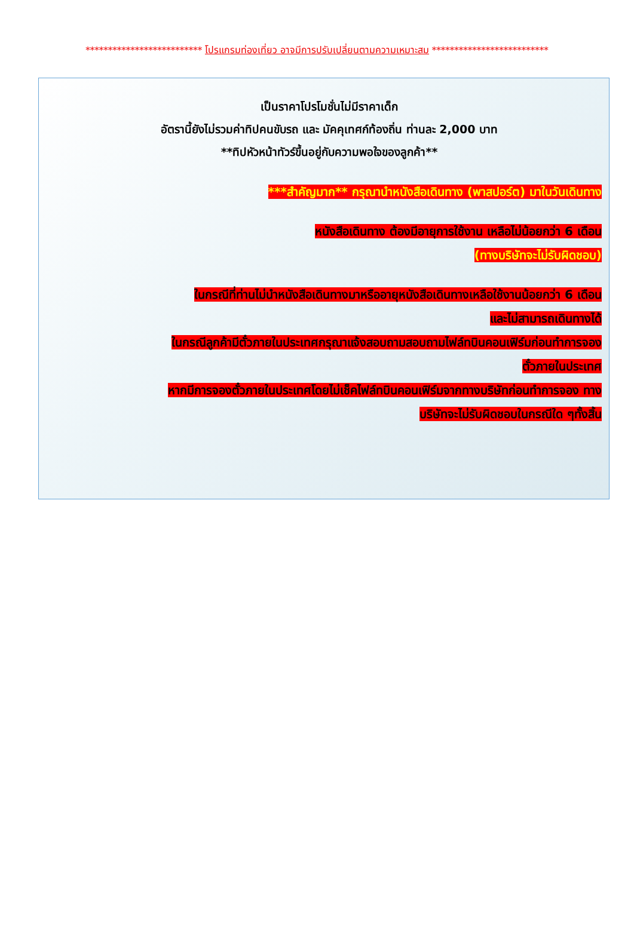************************** โปรแกรมท่องเที่ยว อาจมีการปรับเปลี่ยนตามความเหมาะสม **************************
เป็นราคาโปรโมชั่นไม่มีราคาเด็ก
อัตรานี้ยังไม่รวมค่าทิปคนขับรถ และ มัคคุเทศก์ท้องถิ่น ท่านละ 2,000 บาท
**ทิปหัวหน้าทัวร์ขึ้นอยู่กับความพอใจของลูกค้า**
***สำคัญมาก** กรุณานำหนังสือเดินทาง (พาสปอร์ต) มาในวันเดินทาง
หนังสือเดินทาง ต้องมีอายุการใช้งาน เหลือไม่น้อยกว่า 6 เดือน
(ทางบริษัทจะไม่รับผิดชอบ)
ในกรณีที่ท่านไม่นำหนังสือเดินทางมาหรืออายุหนังสือเดินทางเหลือใช้งานน้อยกว่า 6 เดือน
และไม่สามารถเดินทางได้
ในกรณีลูกค้ามีตั๋วภายในประเทศกรุณาแจ้งสอบถามสอบถามไฟล์ทบินคอนเฟิร์มก่อนทำการจอง
ตั๋วภายในประเทศ
หากมีการจองตั๋วภายในประเทศโดยไม่เช็คไฟล์ทบินคอนเฟิร์มจากทางบริษัทก่อนทำการจอง ทาง
บริษัทจะไม่รับผิดชอบในกรณีใด ๆทั้งสิ้น